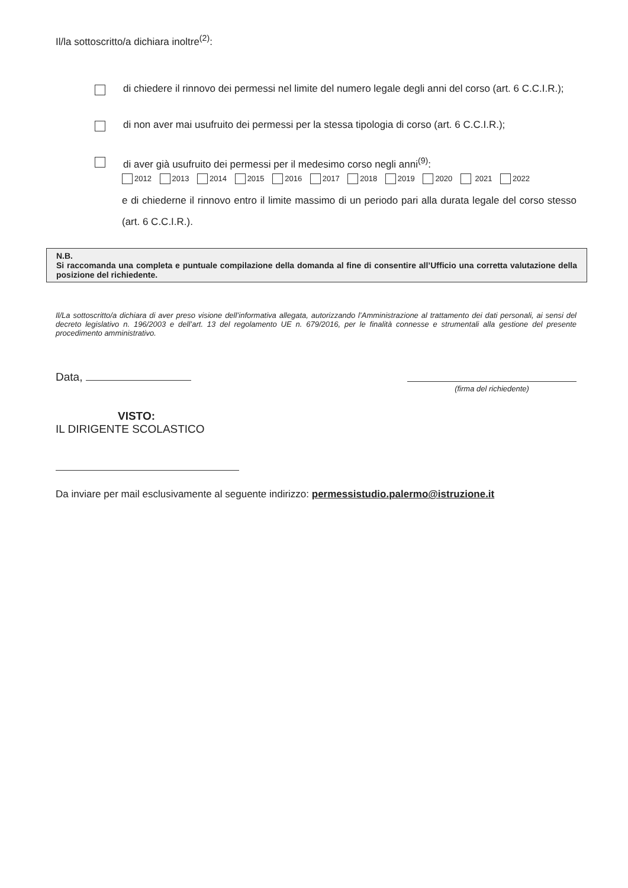Il/la sottoscritto/a dichiara inoltre<sup>(2)</sup>:
di chiedere il rinnovo dei permessi nel limite del numero legale degli anni del corso (art. 6 C.C.I.R.);
di non aver mai usufruito dei permessi per la stessa tipologia di corso (art. 6 C.C.I.R.);
di aver già usufruito dei permessi per il medesimo corso negli anni<sup>(9)</sup>:
2012 2013 2014 2015 2016 2017 2018 2019 2020 2021 2022
e di chiederne il rinnovo entro il limite massimo di un periodo pari alla durata legale del corso stesso (art. 6 C.C.I.R.).
N.B.
Si raccomanda una completa e puntuale compilazione della domanda al fine di consentire all’Ufficio una corretta valutazione della posizione del richiedente.
Il/La sottoscritto/a dichiara di aver preso visione dell’informativa allegata, autorizzando l’Amministrazione al trattamento dei dati personali, ai sensi del decreto legislativo n. 196/2003 e dell’art. 13 del regolamento UE n. 679/2016, per le finalità connesse e strumentali alla gestione del presente procedimento amministrativo.
Data,
(firma del richiedente)
VISTO:
IL DIRIGENTE SCOLASTICO
Da inviare per mail esclusivamente al seguente indirizzo: permessistudio.palermo@istruzione.it